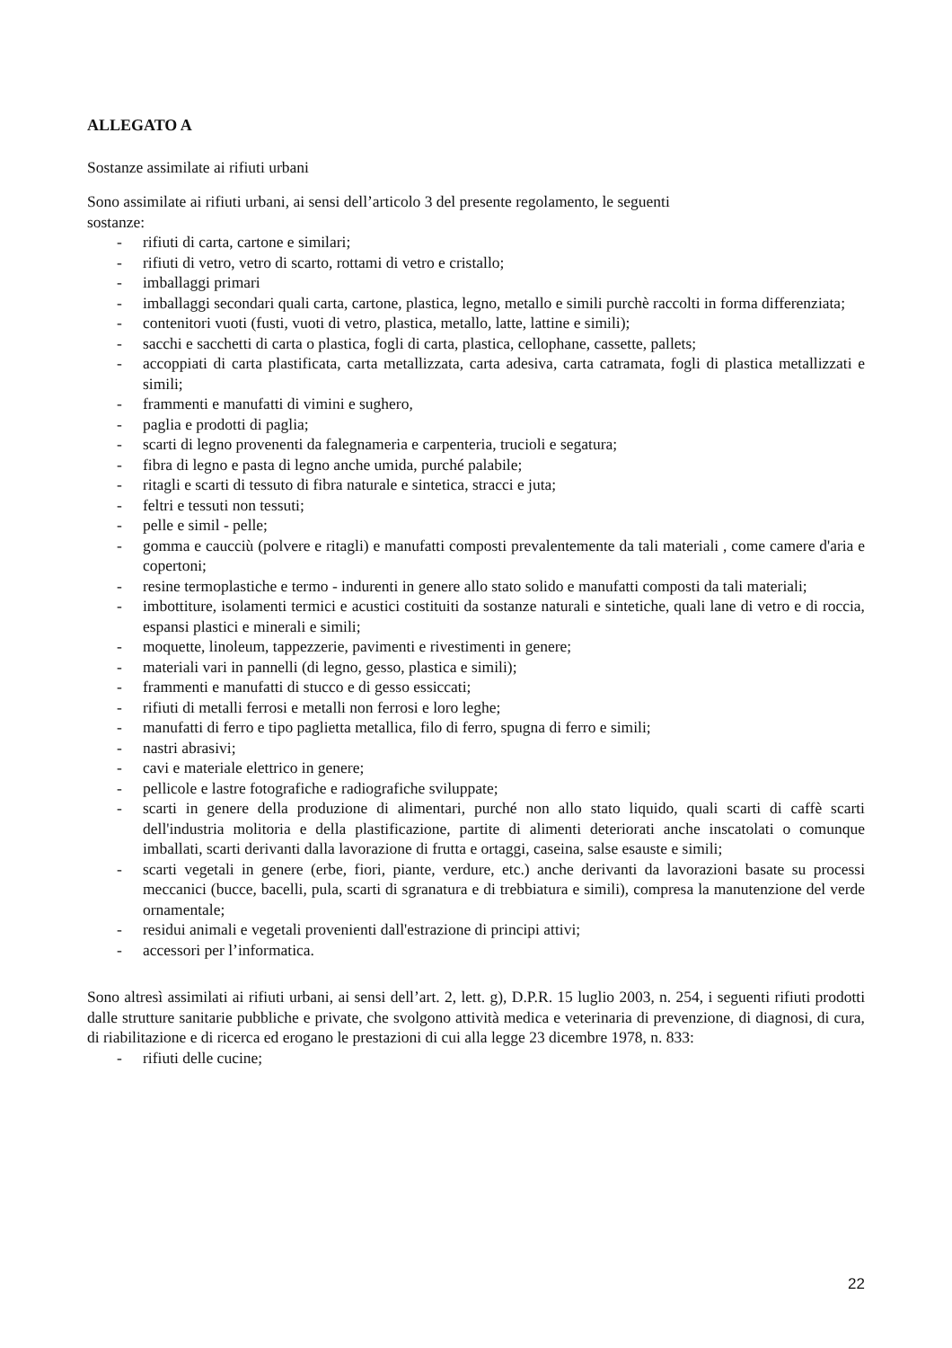ALLEGATO A
Sostanze assimilate ai rifiuti urbani
Sono assimilate ai rifiuti urbani, ai sensi dell’articolo 3 del presente regolamento, le seguenti
sostanze:
- rifiuti di carta, cartone e similari;
- rifiuti di vetro, vetro di scarto, rottami di vetro e cristallo;
- imballaggi primari
- imballaggi secondari quali carta, cartone, plastica, legno, metallo e simili purchè raccolti in forma differenziata;
- contenitori vuoti (fusti, vuoti di vetro, plastica, metallo, latte, lattine e simili);
- sacchi e sacchetti di carta o plastica, fogli di carta, plastica, cellophane, cassette, pallets;
- accoppiati di carta plastificata, carta metallizzata, carta adesiva, carta catramata, fogli di plastica metallizzati e simili;
- frammenti e manufatti di vimini e sughero,
- paglia e prodotti di paglia;
- scarti di legno provenenti da falegnameria e carpenteria, trucioli e segatura;
- fibra di legno e pasta di legno anche umida, purché palabile;
- ritagli e scarti di tessuto di fibra naturale e sintetica, stracci e juta;
- feltri e tessuti non tessuti;
- pelle e simil - pelle;
- gomma e caucciù (polvere e ritagli) e manufatti composti prevalentemente da tali materiali , come camere d'aria e copertoni;
- resine termoplastiche e termo - indurenti in genere allo stato solido e manufatti composti da tali materiali;
- imbottiture, isolamenti termici e acustici costituiti da sostanze naturali e sintetiche, quali lane di vetro e di roccia, espansi plastici e minerali e simili;
- moquette, linoleum, tappezzerie, pavimenti e rivestimenti in genere;
- materiali vari in pannelli (di legno, gesso, plastica e simili);
- frammenti e manufatti di stucco e di gesso essiccati;
- rifiuti di metalli ferrosi e metalli non ferrosi e loro leghe;
- manufatti di ferro e tipo paglietta metallica, filo di ferro, spugna di ferro e simili;
- nastri abrasivi;
- cavi e materiale elettrico in genere;
- pellicole e lastre fotografiche e radiografiche sviluppate;
- scarti in genere della produzione di alimentari, purché non allo stato liquido, quali scarti di caffè scarti dell'industria molitoria e della plastificazione, partite di alimenti deteriorati anche inscatolati o comunque imballati, scarti derivanti dalla lavorazione di frutta e ortaggi, caseina, salse esauste e simili;
- scarti vegetali in genere (erbe, fiori, piante, verdure, etc.) anche derivanti da lavorazioni basate su processi meccanici (bucce, bacelli, pula, scarti di sgranatura e di trebbiatura e simili), compresa la manutenzione del verde ornamentale;
- residui animali e vegetali provenienti dall'estrazione di principi attivi;
- accessori per l’informatica.
Sono altresì assimilati ai rifiuti urbani, ai sensi dell’art. 2, lett. g), D.P.R. 15 luglio 2003, n. 254, i seguenti rifiuti prodotti dalle strutture sanitarie pubbliche e private, che svolgono attività medica e veterinaria di prevenzione, di diagnosi, di cura, di riabilitazione e di ricerca ed erogano le prestazioni di cui alla legge 23 dicembre 1978, n. 833:
- rifiuti delle cucine;
22